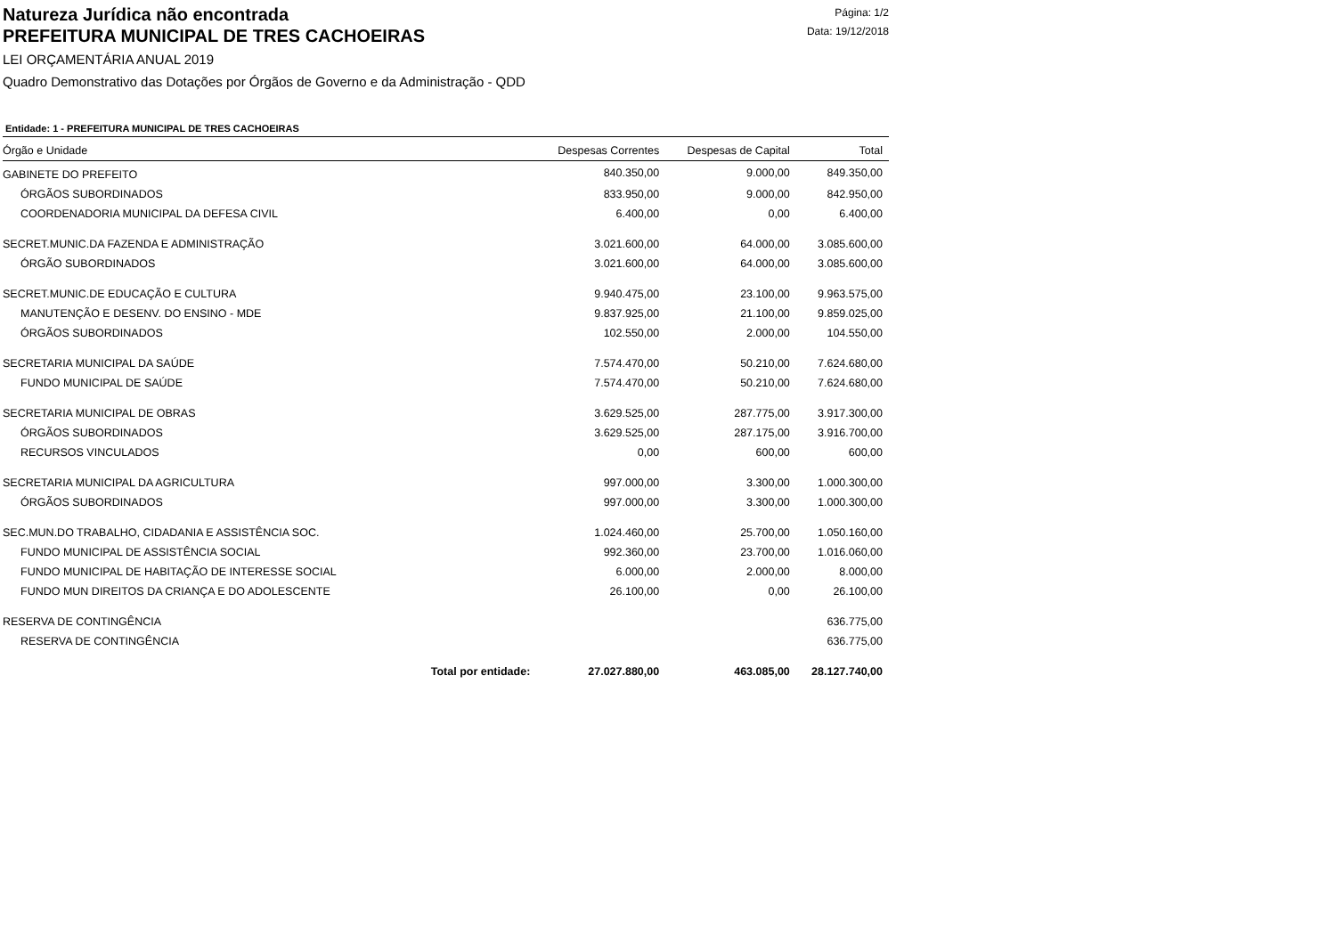Natureza Jurídica não encontrada
PREFEITURA MUNICIPAL DE TRES CACHOEIRAS
Página: 1/2
Data: 19/12/2018
LEI ORÇAMENTÁRIA ANUAL 2019
Quadro Demonstrativo das Dotações por Órgãos de Governo e da Administração - QDD
Entidade: 1 - PREFEITURA MUNICIPAL DE TRES CACHOEIRAS
| Órgão e Unidade | | Despesas Correntes | Despesas de Capital | Total |
| --- | --- | --- | --- | --- |
| GABINETE DO PREFEITO | | 840.350,00 | 9.000,00 | 849.350,00 |
| ÓRGÃOS SUBORDINADOS | | 833.950,00 | 9.000,00 | 842.950,00 |
| COORDENADORIA MUNICIPAL DA DEFESA CIVIL | | 6.400,00 | 0,00 | 6.400,00 |
| SECRET.MUNIC.DA FAZENDA E ADMINISTRAÇÃO | | 3.021.600,00 | 64.000,00 | 3.085.600,00 |
| ÓRGÃO SUBORDINADOS | | 3.021.600,00 | 64.000,00 | 3.085.600,00 |
| SECRET.MUNIC.DE EDUCAÇÃO E CULTURA | | 9.940.475,00 | 23.100,00 | 9.963.575,00 |
| MANUTENÇÃO E DESENV. DO ENSINO - MDE | | 9.837.925,00 | 21.100,00 | 9.859.025,00 |
| ÓRGÃOS SUBORDINADOS | | 102.550,00 | 2.000,00 | 104.550,00 |
| SECRETARIA MUNICIPAL DA SAÚDE | | 7.574.470,00 | 50.210,00 | 7.624.680,00 |
| FUNDO MUNICIPAL DE SAÚDE | | 7.574.470,00 | 50.210,00 | 7.624.680,00 |
| SECRETARIA MUNICIPAL DE OBRAS | | 3.629.525,00 | 287.775,00 | 3.917.300,00 |
| ÓRGÃOS SUBORDINADOS | | 3.629.525,00 | 287.175,00 | 3.916.700,00 |
| RECURSOS VINCULADOS | | 0,00 | 600,00 | 600,00 |
| SECRETARIA MUNICIPAL DA AGRICULTURA | | 997.000,00 | 3.300,00 | 1.000.300,00 |
| ÓRGÃOS SUBORDINADOS | | 997.000,00 | 3.300,00 | 1.000.300,00 |
| SEC.MUN.DO TRABALHO, CIDADANIA E ASSISTÊNCIA SOC. | | 1.024.460,00 | 25.700,00 | 1.050.160,00 |
| FUNDO MUNICIPAL DE ASSISTÊNCIA SOCIAL | | 992.360,00 | 23.700,00 | 1.016.060,00 |
| FUNDO MUNICIPAL DE HABITAÇÃO DE INTERESSE SOCIAL | | 6.000,00 | 2.000,00 | 8.000,00 |
| FUNDO MUN DIREITOS DA CRIANÇA E DO ADOLESCENTE | | 26.100,00 | 0,00 | 26.100,00 |
| RESERVA DE CONTINGÊNCIA | | | | 636.775,00 |
| RESERVA DE CONTINGÊNCIA | | | | 636.775,00 |
| | Total por entidade: | 27.027.880,00 | 463.085,00 | 28.127.740,00 |